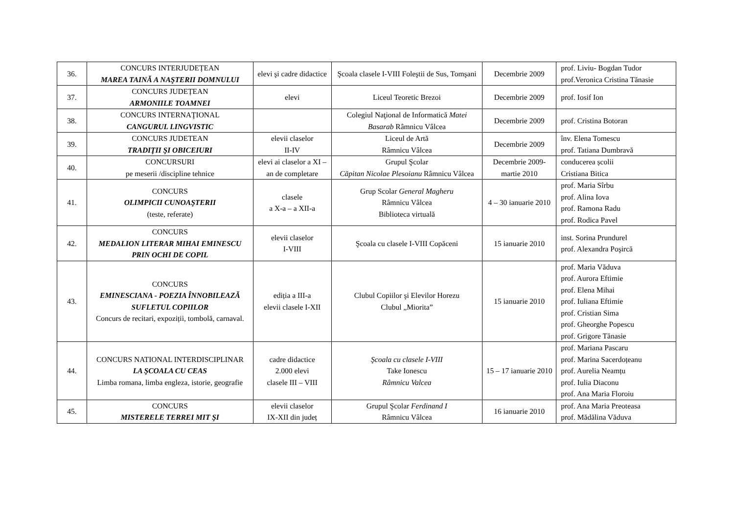| 36. | CONCURS INTERJUDEȚEAN MAREA TAINĂ A NAŞTERII DOMNULUI | elevi şi cadre didactice | Şcoala clasele I-VIII Foleştii de Sus, Tomşani | Decembrie 2009 | prof. Liviu- Bogdan Tudor prof.Veronica Cristina Tănasie |
| 37. | CONCURS JUDEȚEAN ARMONIILE TOAMNEI | elevi | Liceul Teoretic Brezoi | Decembrie 2009 | prof. Iosif Ion |
| 38. | CONCURS INTERNAŢIONAL CANGURUL LINGVISTIC | | Colegiul Naţional de Informatică Matei Basarab Râmnicu Vâlcea | Decembrie 2009 | prof. Cristina Botoran |
| 39. | CONCURS JUDETEAN TRADIŢII ŞI OBICEIURI | elevii claselor II-IV | Liceul de Artă Râmnicu Vâlcea | Decembrie 2009 | înv. Elena Tomescu prof. Tatiana Dumbravă |
| 40. | CONCURSURI pe meserii /discipline tehnice | elevi ai claselor a XI – an de completare | Grupul Şcolar Căpitan Nicolae Plesoianu Râmnicu Vâlcea | Decembrie 2009-martie 2010 | conducerea școlii Cristiana Bitica |
| 41. | CONCURS OLIMPICII CUNOAŞTERII (teste, referate) | clasele a X-a – a XII-a | Grup Scolar General Magheru Râmnicu Vâlcea Biblioteca virtuală | 4 – 30 ianuarie 2010 | prof. Maria Sîrbu prof. Alina Iova prof. Ramona Radu prof. Rodica Pavel |
| 42. | CONCURS MEDALION LITERAR MIHAI EMINESCU PRIN OCHI DE COPIL | elevii claselor I-VIII | Şcoala cu clasele I-VIII Copăceni | 15 ianuarie 2010 | inst. Sorina Prundurel prof. Alexandra Poşircă |
| 43. | CONCURS EMINESCIANA - POEZIA ÎNNOBILEAZĂ SUFLETUL COPIILOR Concurs de recitari, expoziții, tombolă, carnaval. | ediția a III-a elevii clasele I-XII | Clubul Copiilor şi Elevilor Horezu Clubul „Miorita” | 15 ianuarie 2010 | prof. Maria Văduva prof. Aurora Eftimie prof. Elena Mihai prof. Iuliana Eftimie prof. Cristian Sima prof. Gheorghe Popescu prof. Grigore Tănasie |
| 44. | CONCURS NATIONAL INTERDISCIPLINAR LA ŞCOALA CU CEAS Limba romana, limba engleza, istorie, geografie | cadre didactice 2.000 elevi clasele III – VIII | Şcoala cu clasele I-VIII Take Ionescu Râmnicu Valcea | 15 – 17 ianuarie 2010 | prof. Mariana Pascaru prof. Marina Sacerdoțeanu prof. Aurelia Neamțu prof. Iulia Diaconu prof. Ana Maria Floroiu |
| 45. | CONCURS MISTERELE TERREI MIT ŞI | elevii claselor IX-XII din județ | Grupul Şcolar Ferdinand I Râmnicu Vâlcea | 16 ianuarie 2010 | prof. Ana Maria Preoteasa prof. Mădălina Văduva |